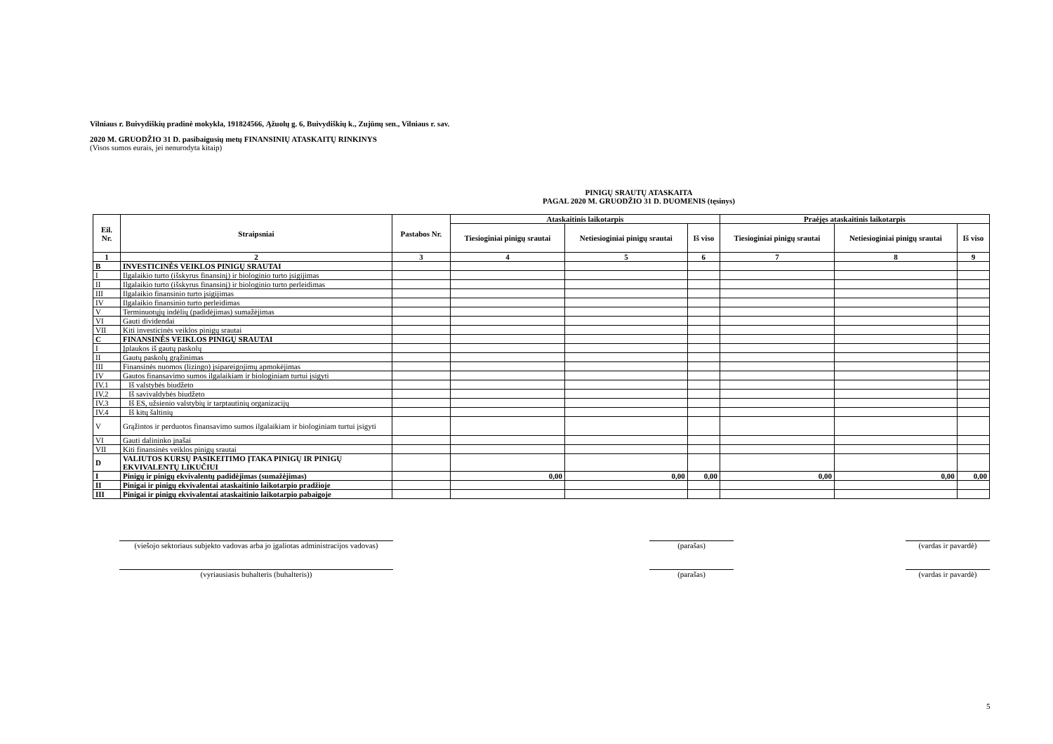Vilniaus r. Buivydiškių pradinė mokykla, 191824566, Ąžuolų g. 6, Buivydiškių k., Zujūnų sen., Vilniaus r. sav.
2020 M. GRUODŽIO 31 D. pasibaigusių metų FINANSINIŲ ATASKAITŲ RINKINYS
(Visos sumos eurais, jei nenurodyta kitaip)
PINIGŲ SRAUTŲ ATASKAITA
PAGAL 2020 M. GRUODŽIO 31 D. DUOMENIS (tęsinys)
| Eil. Nr. | Straipsniai | Pastabos Nr. | Ataskaitinis laikotarpis | | | Praėjęs ataskaitinis laikotarpis | | |
| --- | --- | --- | --- | --- | --- | --- | --- | --- |
| | | | Tiesioginiai pinigų srautai | Netiesioginiai pinigų srautai | Iš viso | Tiesioginiai pinigų srautai | Netiesioginiai pinigų srautai | Iš viso |
| 1 | 2 | 3 | 4 | 5 | 6 | 7 | 8 | 9 |
| B | INVESTICINĖS VEIKLOS PINIGŲ SRAUTAI | | | | | | | |
| I | Ilgalaikio turto (išskyrus finansinį) ir biologinio turto įsigijimas | | | | | | | |
| II | Ilgalaikio turto (išskyrus finansinį) ir biologinio turto perleidimas | | | | | | | |
| III | Ilgalaikio finansinio turto įsigijimas | | | | | | | |
| IV | Ilgalaikio finansinio turto perleidimas | | | | | | | |
| V | Terminuotųjų indėlių (padidėjimas) sumažėjimas | | | | | | | |
| VI | Gauti dividendai | | | | | | | |
| VII | Kiti investicinės veiklos pinigų srautai | | | | | | | |
| C | FINANSINĖS VEIKLOS PINIGŲ SRAUTAI | | | | | | | |
| I | Įplaukos iš gautų paskolų | | | | | | | |
| II | Gautų paskolų grąžinimas | | | | | | | |
| III | Finansinės nuomos (lizingo) įsipareigojimų apmokėjimas | | | | | | | |
| IV | Gautos finansavimo sumos ilgalaikiam ir biologiniam turtui įsigyti | | | | | | | |
| IV.1 | Iš valstybės biudžeto | | | | | | | |
| IV.2 | Iš savivaldybės biudžeto | | | | | | | |
| IV.3 | Iš ES, užsienio valstybių ir tarptautinių organizacijų | | | | | | | |
| IV.4 | Iš kitų šaltinių | | | | | | | |
| V | Grąžintos ir perduotos finansavimo sumos ilgalaikiam ir biologiniam turtui įsigyti | | | | | | | |
| VI | Gauti dalininko įnašai | | | | | | | |
| VII | Kiti finansinės veiklos pinigų srautai | | | | | | | |
| D | VALIUTOS KURSŲ PASIKEITIMO ĮTAKA PINIGŲ IR PINIGŲ EKVIVALENTŲ LIKUČIUI | | | | | | | |
| I | Pinigų ir pinigų ekvivalentų padidėjimas (sumažėjimas) | | 0,00 | 0,00 | 0,00 | 0,00 | 0,00 | 0,00 |
| II | Pinigai ir pinigų ekvivalentai ataskaitinio laikotarpio pradžioje | | | | | | | |
| III | Pinigai ir pinigų ekvivalentai ataskaitinio laikotarpio pabaigoje | | | | | | | |
(viešojo sektoriaus subjekto vadovas arba jo įgaliotas administracijos vadovas)
(parašas) (vardas ir pavardė)
(vyriausiasis buhalteris (buhalteris)) (parašas) (vardas ir pavardė)
5